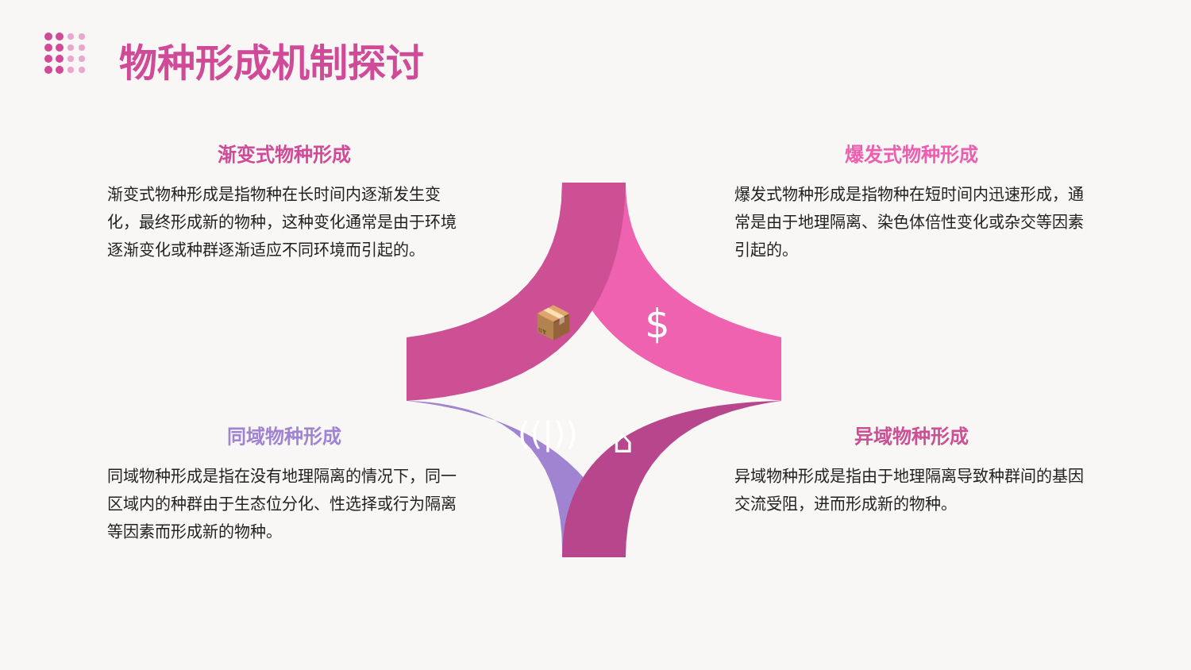物种形成机制探讨
渐变式物种形成
渐变式物种形成是指物种在长时间内逐渐发生变化，最终形成新的物种，这种变化通常是由于环境逐渐变化或种群逐渐适应不同环境而引起的。
爆发式物种形成
爆发式物种形成是指物种在短时间内迅速形成，通常是由于地理隔离、染色体倍性变化或杂交等因素引起的。
📦
$
((|))
⌂
同域物种形成
同域物种形成是指在没有地理隔离的情况下，同一区域内的种群由于生态位分化、性选择或行为隔离等因素而形成新的物种。
异域物种形成
异域物种形成是指由于地理隔离导致种群间的基因交流受阻，进而形成新的物种。